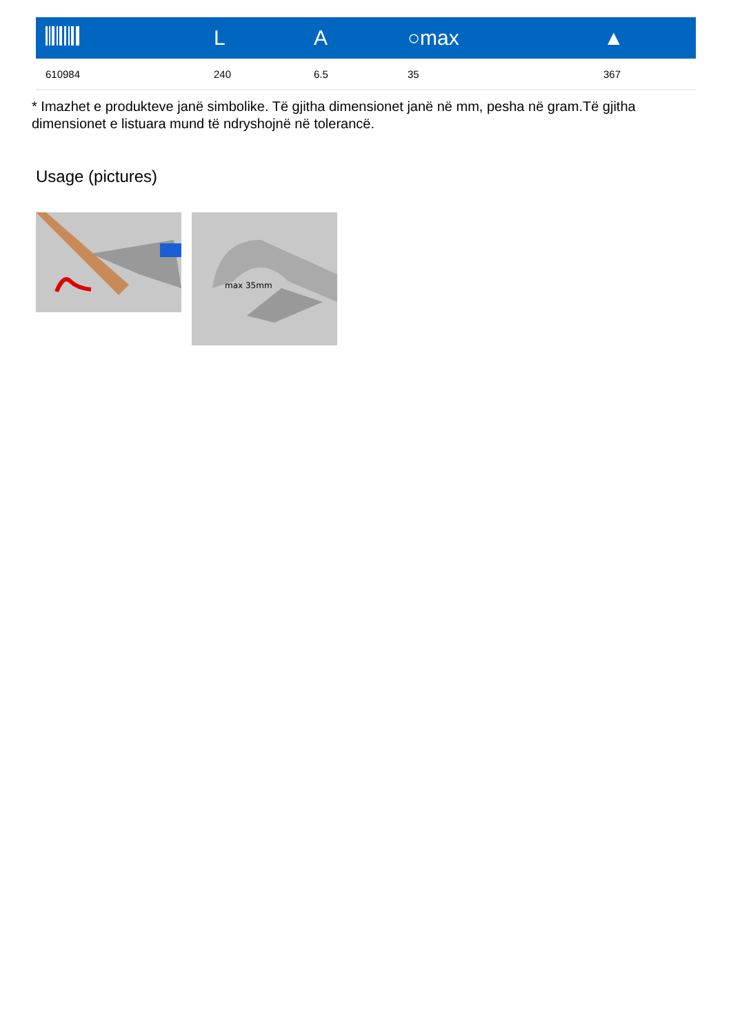| | L | A | ○max | ▲ |
| --- | --- | --- | --- | --- |
| 610984 | 240 | 6.5 | 35 | 367 |
* Imazhet e produkteve janë simbolike. Të gjitha dimensionet janë në mm, pesha në gram.Të gjitha dimensionet e listuara mund të ndryshojnë në tolerancë.
Usage (pictures)
max 35mm